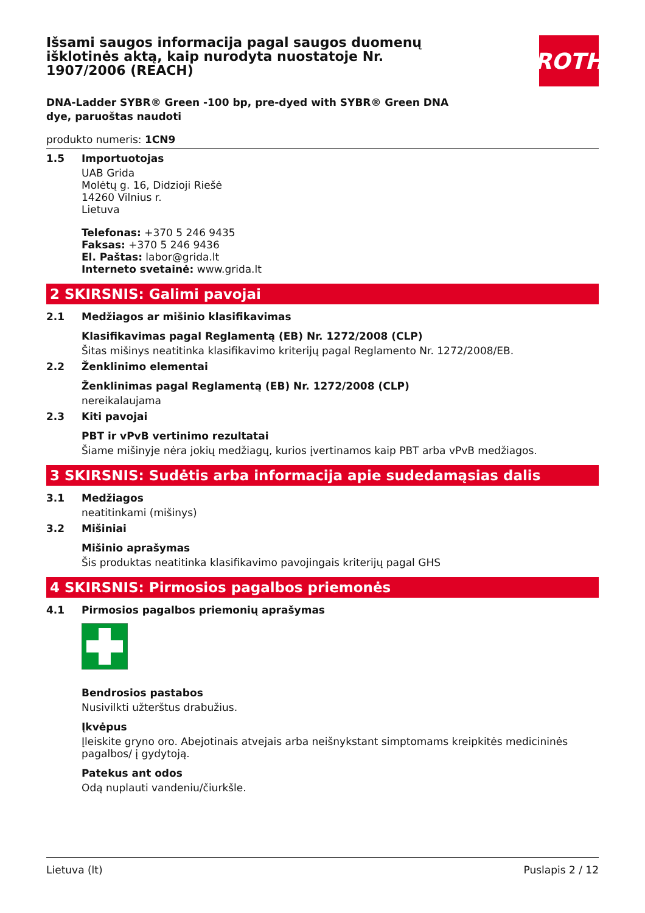Išsami saugos informacija pagal saugos duomenų išklotinės aktą, kaip nurodyta nuostatoje Nr. 1907/2006 (REACH)
ROTH
DNA-Ladder SYBR® Green -100 bp, pre-dyed with SYBR® Green DNA dye, paruoštas naudoti
produkto numeris: 1CN9
1.5 Importuotojas
UAB Grida
Molėtų g. 16, Didzioji Riešė
14260 Vilnius r.
Lietuva
Telefonas: +370 5 246 9435
Faksas: +370 5 246 9436
El. Paštas: labor@grida.lt
Interneto svetainė: www.grida.lt
2 SKIRSNIS: Galimi pavojai
2.1 Medžiagos ar mišinio klasifikavimas
Klasifikavimas pagal Reglamentą (EB) Nr. 1272/2008 (CLP)
Šitas mišinys neatitinka klasifikavimo kriterijų pagal Reglamento Nr. 1272/2008/EB.
2.2 Ženklinimo elementai
Ženklinimas pagal Reglamentą (EB) Nr. 1272/2008 (CLP)
nereikalaujama
2.3 Kiti pavojai
PBT ir vPvB vertinimo rezultatai
Šiame mišinyje nėra jokių medžiagų, kurios įvertinamos kaip PBT arba vPvB medžiagos.
3 SKIRSNIS: Sudėtis arba informacija apie sudedamąsias dalis
3.1 Medžiagos
neatitinkami (mišinys)
3.2 Mišiniai
Mišinio aprašymas
Šis produktas neatitinka klasifikavimo pavojingais kriterijų pagal GHS
4 SKIRSNIS: Pirmosios pagalbos priemonės
4.1 Pirmosios pagalbos priemonių aprašymas
Bendrosios pastabos
Nusivilkti užterštus drabužius.
Įkvėpus
Įleiskite gryno oro. Abejotinais atvejais arba neišnykstant simptomams kreipkitės medicininės pagalbos/ į gydytoją.
Patekus ant odos
Odą nuplauti vandeniu/čiurkšle.
Lietuva (lt) Puslapis 2 / 12